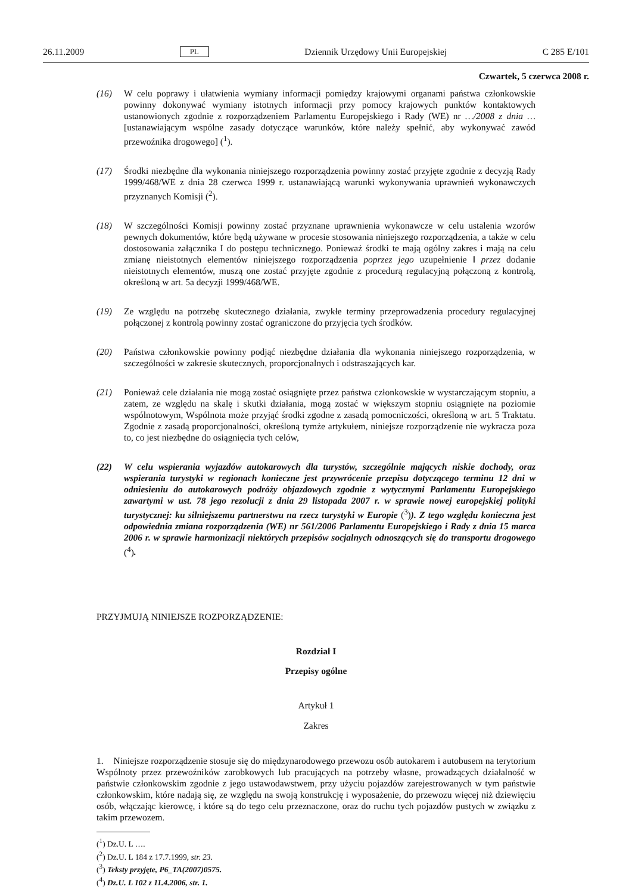26.11.2009 PL Dziennik Urzędowy Unii Europejskiej C 285 E/101
Czwartek, 5 czerwca 2008 r.
(16) W celu poprawy i ułatwienia wymiany informacji pomiędzy krajowymi organami państwa członkowskie powinny dokonywać wymiany istotnych informacji przy pomocy krajowych punktów kontaktowych ustanowionych zgodnie z rozporządzeniem Parlamentu Europejskiego i Rady (WE) nr …/2008 z dnia … [ustanawiającym wspólne zasady dotyczące warunków, które należy spełnić, aby wykonywać zawód przewoźnika drogowego] (<sup>1</sup>).
(17) Środki niezbędne dla wykonania niniejszego rozporządzenia powinny zostać przyjęte zgodnie z decyzją Rady 1999/468/WE z dnia 28 czerwca 1999 r. ustanawiającą warunki wykonywania uprawnień wykonawczych przyznanych Komisji (<sup>2</sup>).
(18) W szczególności Komisji powinny zostać przyznane uprawnienia wykonawcze w celu ustalenia wzorów pewnych dokumentów, które będą używane w procesie stosowania niniejszego rozporządzenia, a także w celu dostosowania załącznika I do postępu technicznego. Ponieważ środki te mają ogólny zakres i mają na celu zmianę nieistotnych elementów niniejszego rozporządzenia poprzez jego uzupełnienie ‖ przez dodanie nieistotnych elementów, muszą one zostać przyjęte zgodnie z procedurą regulacyjną połączoną z kontrolą, określoną w art. 5a decyzji 1999/468/WE.
(19) Ze względu na potrzebę skutecznego działania, zwykłe terminy przeprowadzenia procedury regulacyjnej połączonej z kontrolą powinny zostać ograniczone do przyjęcia tych środków.
(20) Państwa członkowskie powinny podjąć niezbędne działania dla wykonania niniejszego rozporządzenia, w szczególności w zakresie skutecznych, proporcjonalnych i odstraszających kar.
(21) Ponieważ cele działania nie mogą zostać osiągnięte przez państwa członkowskie w wystarczającym stopniu, a zatem, ze względu na skalę i skutki działania, mogą zostać w większym stopniu osiągnięte na poziomie wspólnotowym, Wspólnota może przyjąć środki zgodne z zasadą pomocniczości, określoną w art. 5 Traktatu. Zgodnie z zasadą proporcjonalności, określoną tymże artykułem, niniejsze rozporządzenie nie wykracza poza to, co jest niezbędne do osiągnięcia tych celów,
(22) W celu wspierania wyjazdów autokarowych dla turystów, szczególnie mających niskie dochody, oraz wspierania turystyki w regionach konieczne jest przywrócenie przepisu dotyczącego terminu 12 dni w odniesieniu do autokarowych podróży objazdowych zgodnie z wytycznymi Parlamentu Europejskiego zawartymi w ust. 78 jego rezolucji z dnia 29 listopada 2007 r. w sprawie nowej europejskiej polityki turystycznej: ku silniejszemu partnerstwu na rzecz turystyki w Europie (<sup>3</sup>)). Z tego względu konieczna jest odpowiednia zmiana rozporządzenia (WE) nr 561/2006 Parlamentu Europejskiego i Rady z dnia 15 marca 2006 r. w sprawie harmonizacji niektórych przepisów socjalnych odnoszących się do transportu drogowego (<sup>4</sup>).
PRZYJMUJĄ NINIEJSZE ROZPORZĄDZENIE:
Rozdział I
Przepisy ogólne
Artykuł 1
Zakres
1. Niniejsze rozporządzenie stosuje się do międzynarodowego przewozu osób autokarem i autobusem na terytorium Wspólnoty przez przewoźników zarobkowych lub pracujących na potrzeby własne, prowadzących działalność w państwie członkowskim zgodnie z jego ustawodawstwem, przy użyciu pojazdów zarejestrowanych w tym państwie członkowskim, które nadają się, ze względu na swoją konstrukcję i wyposażenie, do przewozu więcej niż dziewięciu osób, włączając kierowcę, i które są do tego celu przeznaczone, oraz do ruchu tych pojazdów pustych w związku z takim przewozem.
(<sup>1</sup>) Dz.U. L ….
(<sup>2</sup>) Dz.U. L 184 z 17.7.1999, str. 23.
(<sup>3</sup>) Teksty przyjęte, P6_TA(2007)0575.
(<sup>4</sup>) Dz.U. L 102 z 11.4.2006, str. 1.